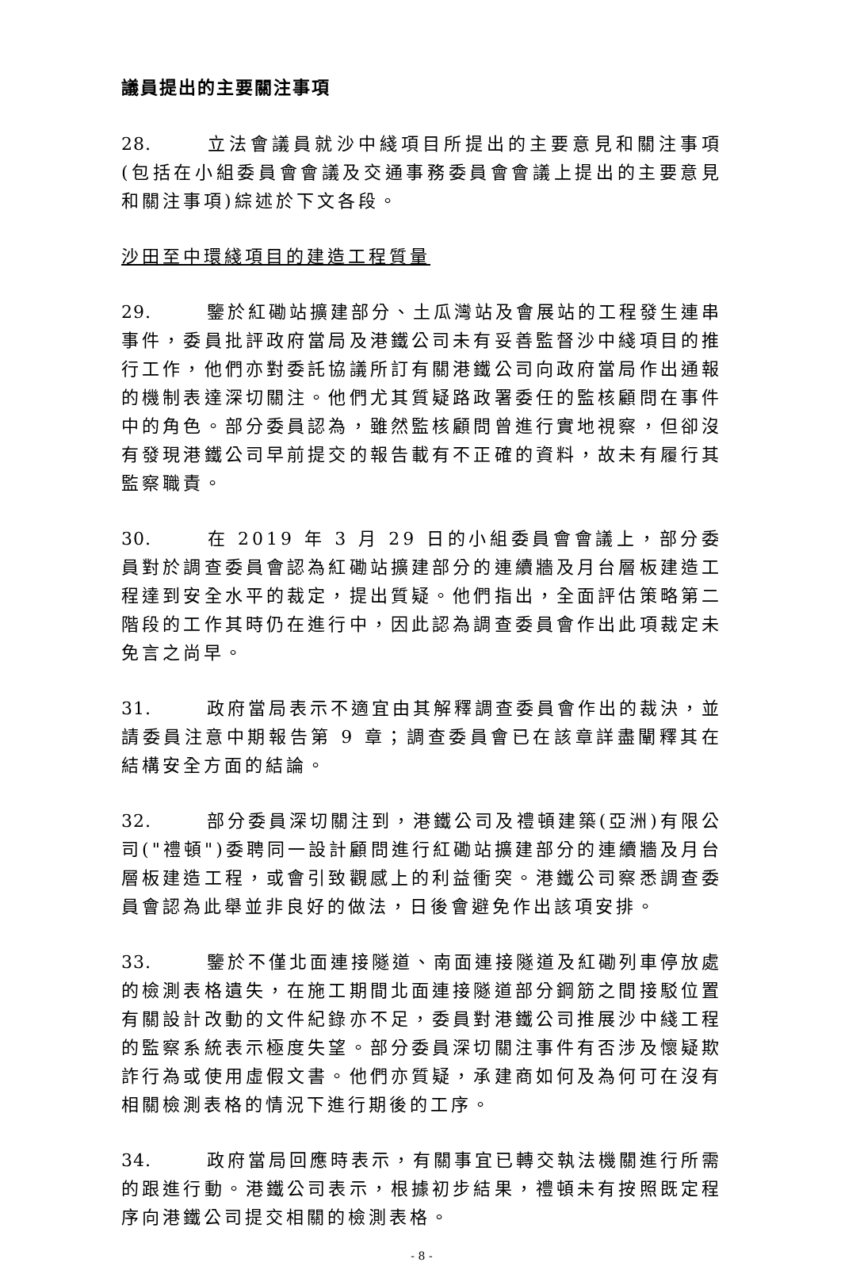議員提出的主要關注事項
28. 立法會議員就沙中綫項目所提出的主要意見和關注事項(包括在小組委員會會議及交通事務委員會會議上提出的主要意見和關注事項)綜述於下文各段。
沙田至中環綫項目的建造工程質量
29. 鑒於紅磡站擴建部分、土瓜灣站及會展站的工程發生連串事件，委員批評政府當局及港鐵公司未有妥善監督沙中綫項目的推行工作，他們亦對委託協議所訂有關港鐵公司向政府當局作出通報的機制表達深切關注。他們尤其質疑路政署委任的監核顧問在事件中的角色。部分委員認為，雖然監核顧問曾進行實地視察，但卻沒有發現港鐵公司早前提交的報告載有不正確的資料，故未有履行其監察職責。
30. 在 2019 年 3 月 29 日的小組委員會會議上，部分委員對於調查委員會認為紅磡站擴建部分的連續牆及月台層板建造工程達到安全水平的裁定，提出質疑。他們指出，全面評估策略第二階段的工作其時仍在進行中，因此認為調查委員會作出此項裁定未免言之尚早。
31. 政府當局表示不適宜由其解釋調查委員會作出的裁決，並請委員注意中期報告第 9 章；調查委員會已在該章詳盡闡釋其在結構安全方面的結論。
32. 部分委員深切關注到，港鐵公司及禮頓建築(亞洲)有限公司("禮頓")委聘同一設計顧問進行紅磡站擴建部分的連續牆及月台層板建造工程，或會引致觀感上的利益衝突。港鐵公司察悉調查委員會認為此舉並非良好的做法，日後會避免作出該項安排。
33. 鑒於不僅北面連接隧道、南面連接隧道及紅磡列車停放處的檢測表格遺失，在施工期間北面連接隧道部分鋼筋之間接駁位置有關設計改動的文件紀錄亦不足，委員對港鐵公司推展沙中綫工程的監察系統表示極度失望。部分委員深切關注事件有否涉及懷疑欺詐行為或使用虛假文書。他們亦質疑，承建商如何及為何可在沒有相關檢測表格的情況下進行期後的工序。
34. 政府當局回應時表示，有關事宜已轉交執法機關進行所需的跟進行動。港鐵公司表示，根據初步結果，禮頓未有按照既定程序向港鐵公司提交相關的檢測表格。
- 8 -